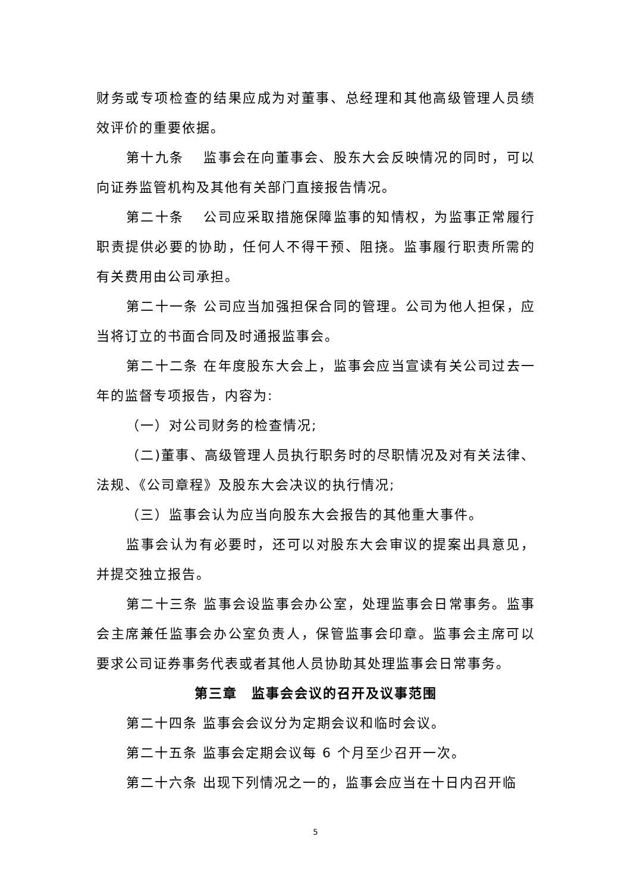财务或专项检查的结果应成为对董事、总经理和其他高级管理人员绩效评价的重要依据。
第十九条　 监事会在向董事会、股东大会反映情况的同时，可以向证券监管机构及其他有关部门直接报告情况。
第二十条　 公司应采取措施保障监事的知情权，为监事正常履行职责提供必要的协助，任何人不得干预、阻挠。监事履行职责所需的有关费用由公司承担。
第二十一条 公司应当加强担保合同的管理。公司为他人担保，应当将订立的书面合同及时通报监事会。
第二十二条 在年度股东大会上，监事会应当宣读有关公司过去一年的监督专项报告，内容为:
（一）对公司财务的检查情况;
（二)董事、高级管理人员执行职务时的尽职情况及对有关法律、法规、《公司章程》及股东大会决议的执行情况;
（三）监事会认为应当向股东大会报告的其他重大事件。
监事会认为有必要时，还可以对股东大会审议的提案出具意见，并提交独立报告。
第二十三条 监事会设监事会办公室，处理监事会日常事务。监事会主席兼任监事会办公室负责人，保管监事会印章。监事会主席可以要求公司证券事务代表或者其他人员协助其处理监事会日常事务。
第三章　监事会会议的召开及议事范围
第二十四条 监事会会议分为定期会议和临时会议。
第二十五条 监事会定期会议每 6 个月至少召开一次。
第二十六条 出现下列情况之一的，监事会应当在十日内召开临
5